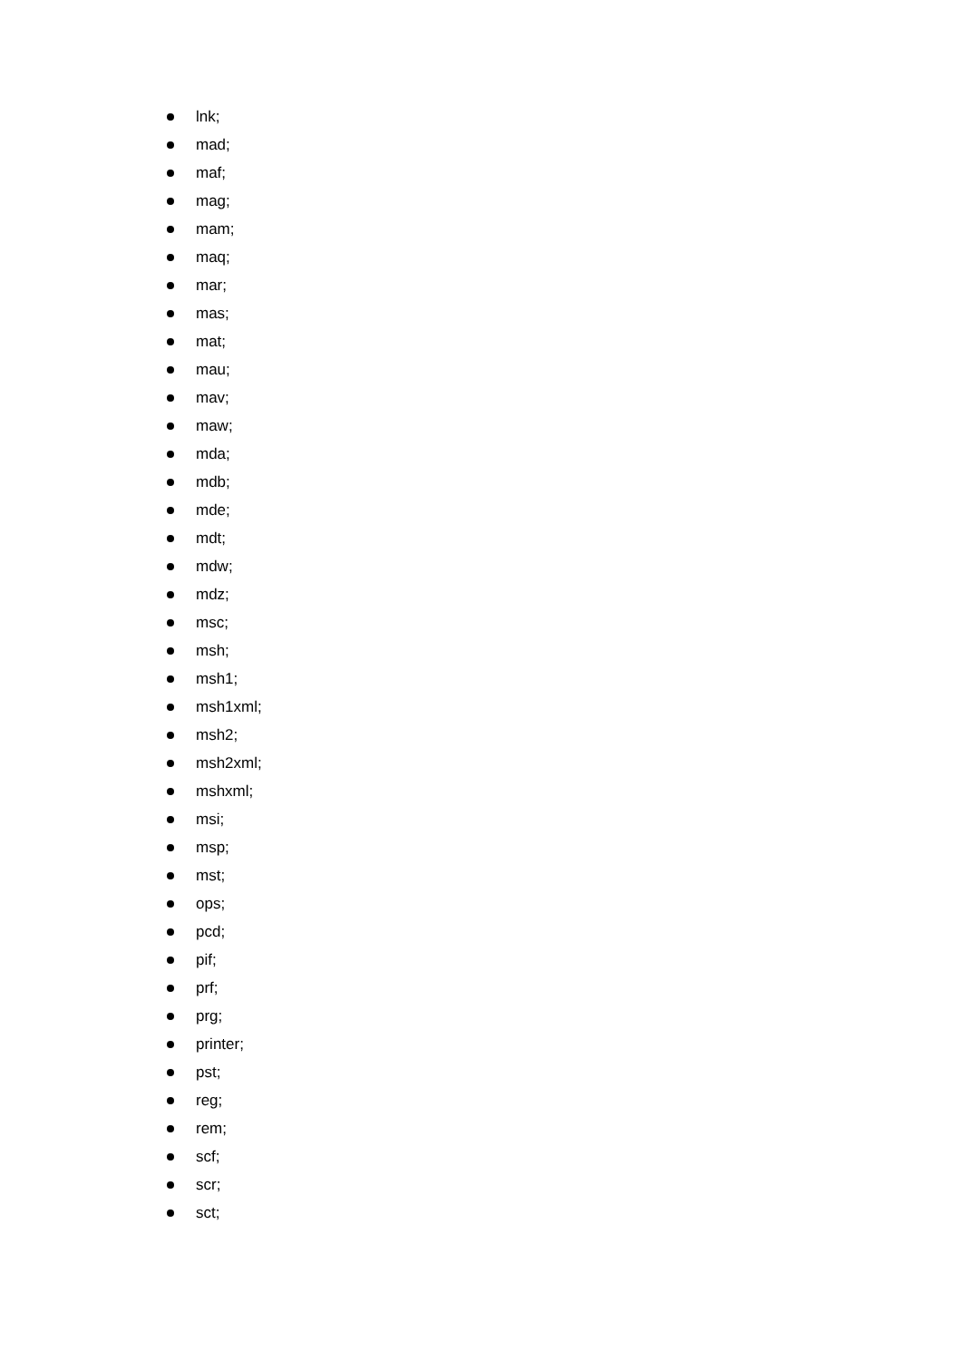lnk;
mad;
maf;
mag;
mam;
maq;
mar;
mas;
mat;
mau;
mav;
maw;
mda;
mdb;
mde;
mdt;
mdw;
mdz;
msc;
msh;
msh1;
msh1xml;
msh2;
msh2xml;
mshxml;
msi;
msp;
mst;
ops;
pcd;
pif;
prf;
prg;
printer;
pst;
reg;
rem;
scf;
scr;
sct;